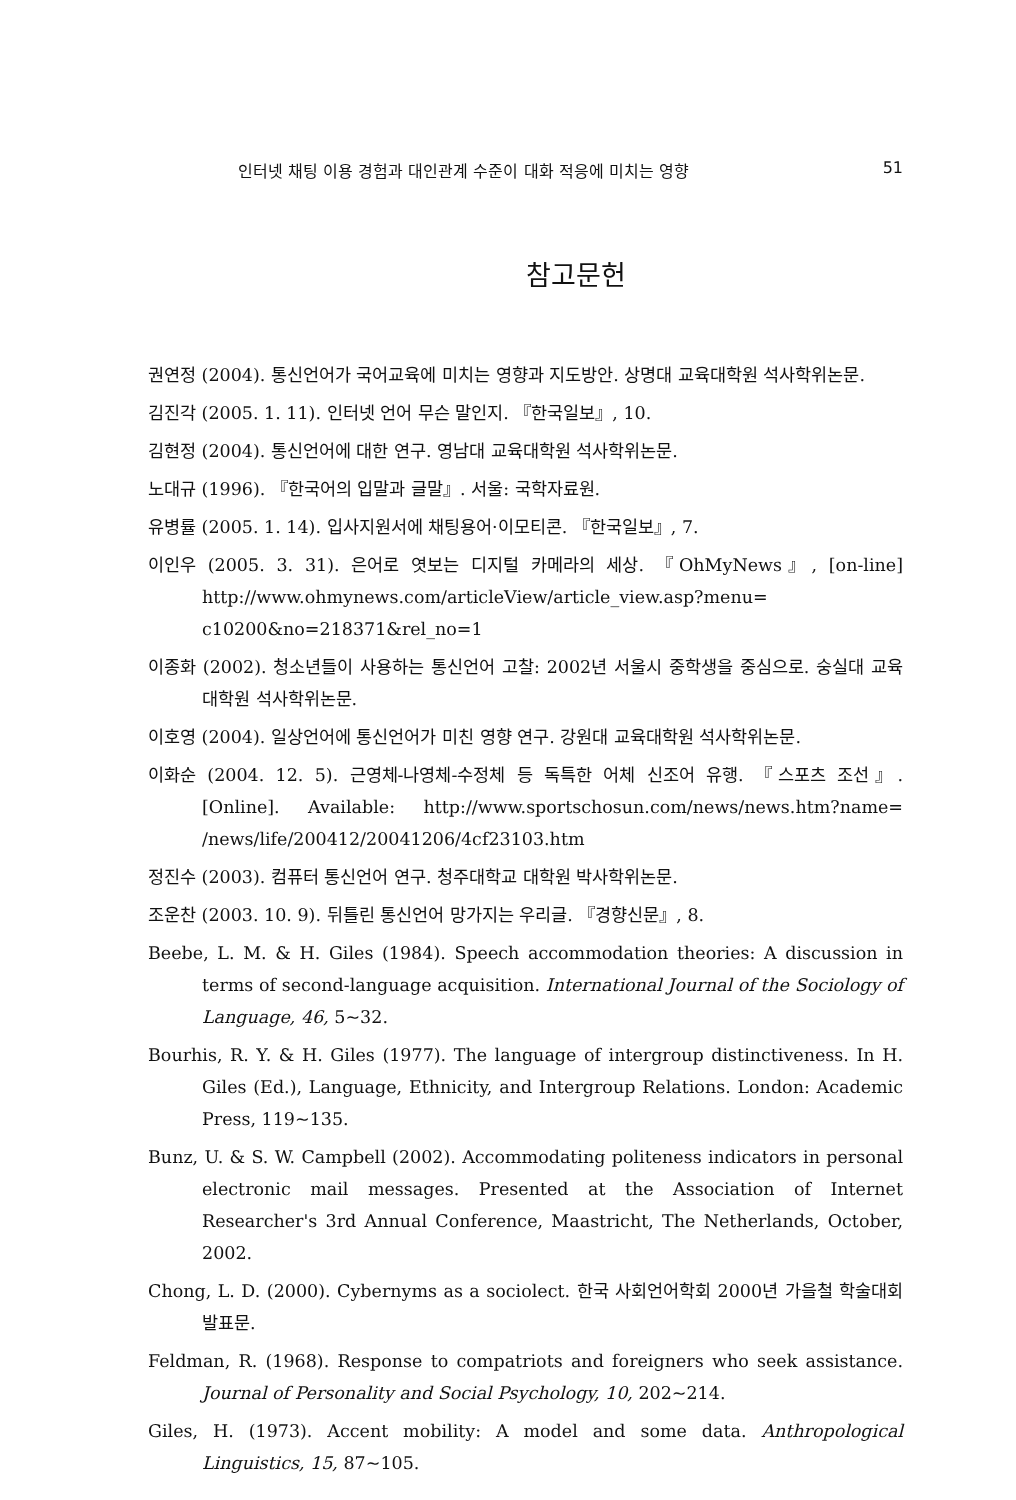인터넷 채팅 이용 경험과 대인관계 수준이 대화 적응에 미치는 영향 51
참고문헌
권연정 (2004). 통신언어가 국어교육에 미치는 영향과 지도방안. 상명대 교육대학원 석사학위논문.
김진각 (2005. 1. 11). 인터넷 언어 무슨 말인지. 『한국일보』, 10.
김현정 (2004). 통신언어에 대한 연구. 영남대 교육대학원 석사학위논문.
노대규 (1996). 『한국어의 입말과 글말』. 서울: 국학자료원.
유병률 (2005. 1. 14). 입사지원서에 채팅용어·이모티콘. 『한국일보』, 7.
이인우 (2005. 3. 31). 은어로 엿보는 디지털 카메라의 세상. 『OhMyNews』, [on-line] http://www.ohmynews.com/articleView/article_view.asp?menu= c10200&no=218371&rel_no=1
이종화 (2002). 청소년들이 사용하는 통신언어 고찰: 2002년 서울시 중학생을 중심으로. 숭실대 교육대학원 석사학위논문.
이호영 (2004). 일상언어에 통신언어가 미친 영향 연구. 강원대 교육대학원 석사학위논문.
이화순 (2004. 12. 5). 근영체-나영체-수정체 등 독특한 어체 신조어 유행. 『스포츠 조선』. [Online]. Available: http://www.sportschosun.com/news/news.htm?name= /news/life/200412/20041206/4cf23103.htm
정진수 (2003). 컴퓨터 통신언어 연구. 청주대학교 대학원 박사학위논문.
조운찬 (2003. 10. 9). 뒤틀린 통신언어 망가지는 우리글. 『경향신문』, 8.
Beebe, L. M. & H. Giles (1984). Speech accommodation theories: A discussion in terms of second-language acquisition. International Journal of the Sociology of Language, 46, 5~32.
Bourhis, R. Y. & H. Giles (1977). The language of intergroup distinctiveness. In H. Giles (Ed.), Language, Ethnicity, and Intergroup Relations. London: Academic Press, 119~135.
Bunz, U. & S. W. Campbell (2002). Accommodating politeness indicators in personal electronic mail messages. Presented at the Association of Internet Researcher's 3rd Annual Conference, Maastricht, The Netherlands, October, 2002.
Chong, L. D. (2000). Cybernyms as a sociolect. 한국 사회언어학회 2000년 가을철 학술대회 발표문.
Feldman, R. (1968). Response to compatriots and foreigners who seek assistance. Journal of Personality and Social Psychology, 10, 202~214.
Giles, H. (1973). Accent mobility: A model and some data. Anthropological Linguistics, 15, 87~105.